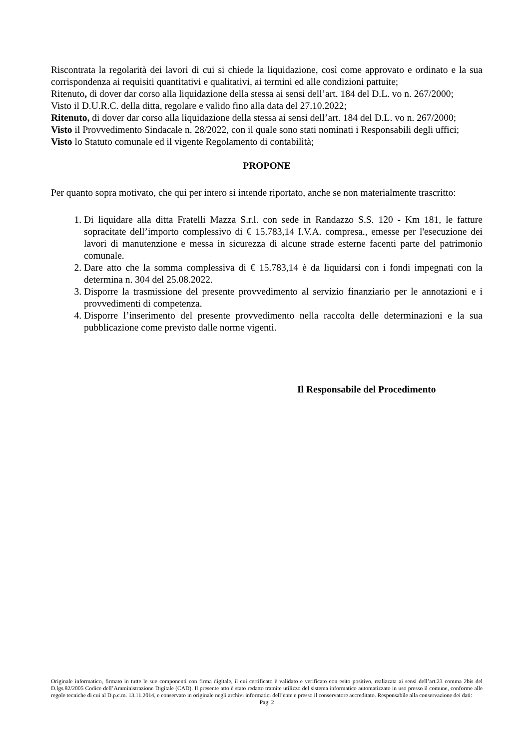Riscontrata la regolarità dei lavori di cui si chiede la liquidazione, così come approvato e ordinato e la sua corrispondenza ai requisiti quantitativi e qualitativi, ai termini ed alle condizioni pattuite;
Ritenuto, di dover dar corso alla liquidazione della stessa ai sensi dell’art. 184 del D.L. vo n. 267/2000;
Visto il D.U.R.C. della ditta, regolare e valido fino alla data del 27.10.2022;
Ritenuto, di dover dar corso alla liquidazione della stessa ai sensi dell’art. 184 del D.L. vo n. 267/2000;
Visto il Provvedimento Sindacale n. 28/2022, con il quale sono stati nominati i Responsabili degli uffici;
Visto lo Statuto comunale ed il vigente Regolamento di contabilità;
PROPONE
Per quanto sopra motivato, che qui per intero si intende riportato, anche se non materialmente trascritto:
1. Di liquidare alla ditta Fratelli Mazza S.r.l. con sede in Randazzo S.S. 120 - Km 181, le fatture sopracitate dell’importo complessivo di € 15.783,14 I.V.A. compresa., emesse per l'esecuzione dei lavori di manutenzione e messa in sicurezza di alcune strade esterne facenti parte del patrimonio comunale.
2. Dare atto che la somma complessiva di € 15.783,14 è da liquidarsi con i fondi impegnati con la determina n. 304 del 25.08.2022.
3. Disporre la trasmissione del presente provvedimento al servizio finanziario per le annotazioni e i provvedimenti di competenza.
4. Disporre l’inserimento del presente provvedimento nella raccolta delle determinazioni e la sua pubblicazione come previsto dalle norme vigenti.
Il Responsabile del Procedimento
Originale informatico, firmato in tutte le sue componenti con firma digitale, il cui certificato è validato e verificato con esito positivo, realizzata ai sensi dell’art.23 comma 2bis del D.lgs.82/2005 Codice dell’Amministrazione Digitale (CAD). Il presente atto è stato redatto tramite utilizzo del sistema informatico automatizzato in uso presso il comune, conforme alle regole tecniche di cui al D.p.c.m. 13.11.2014, e conservato in originale negli archivi informatici dell’ente e presso il conservatore accreditato. Responsabile alla conservazione dei dati:
Pag. 2